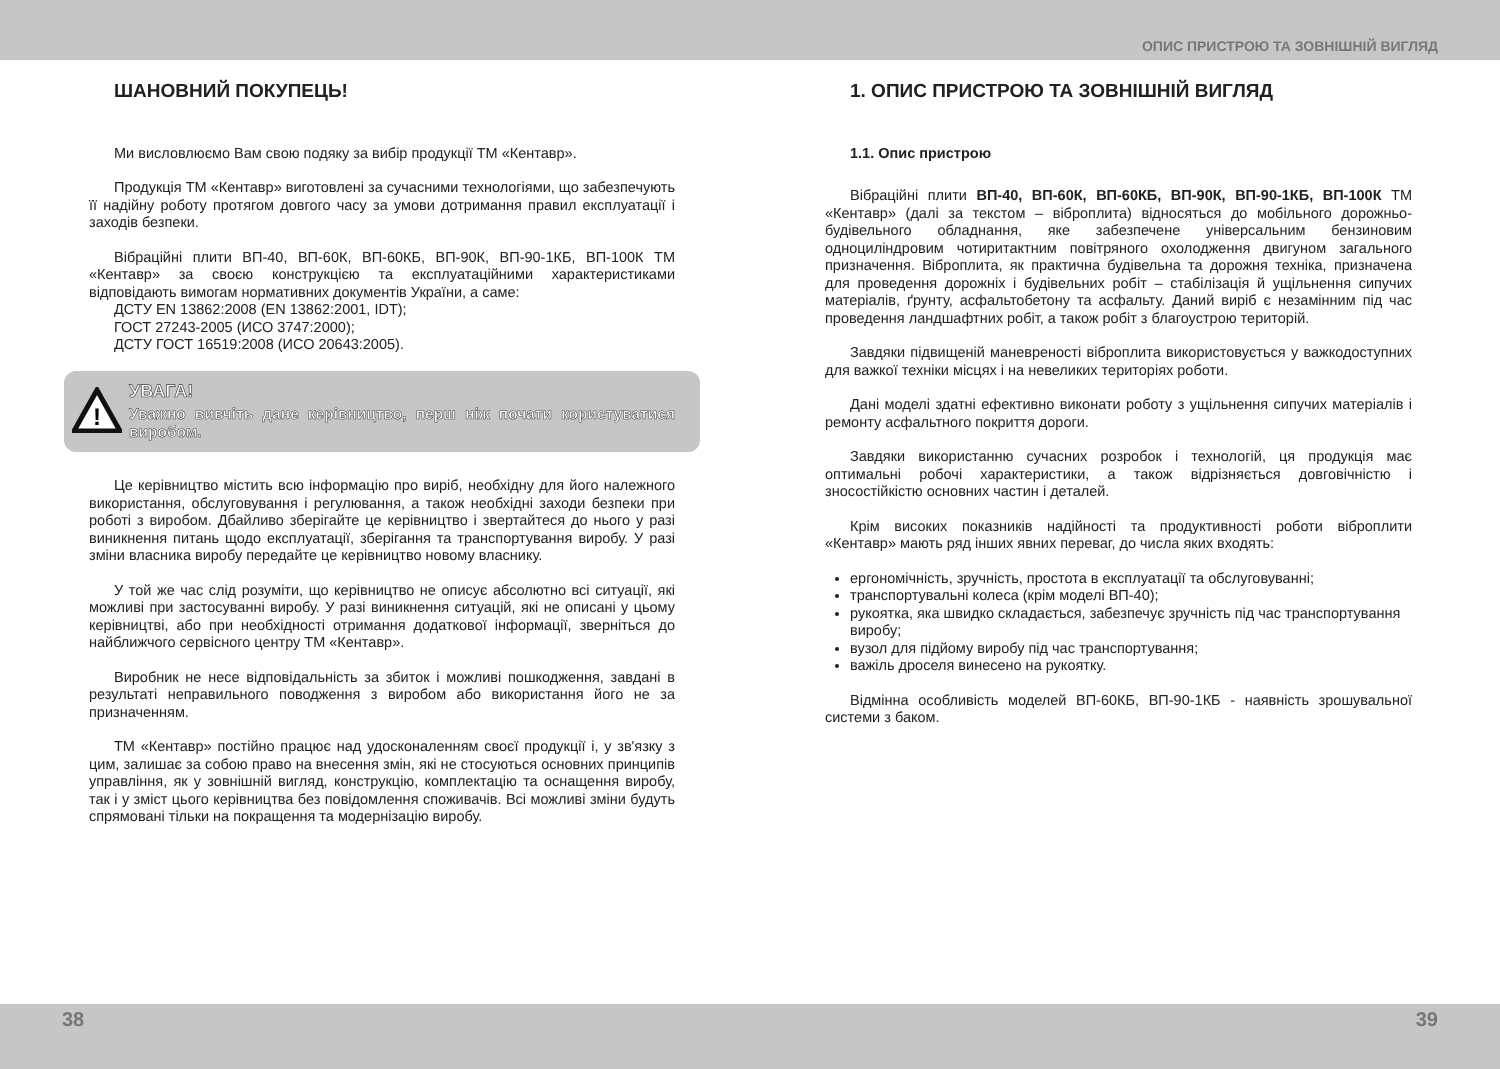ОПИС ПРИСТРОЮ ТА ЗОВНІШНІЙ ВИГЛЯД
ШАНОВНИЙ ПОКУПЕЦЬ!
Ми висловлюємо Вам свою подяку за вибір продукції ТМ «Кентавр».
Продукція ТМ «Кентавр» виготовлені за сучасними технологіями, що забезпечують її надійну роботу протягом довгого часу за умови дотримання правил експлуатації і заходів безпеки.
Вібраційні плити ВП-40, ВП-60К, ВП-60КБ, ВП-90К, ВП-90-1КБ, ВП-100К ТМ «Кентавр» за своєю конструкцією та експлуатаційними характеристиками відповідають вимогам нормативних документів України, а саме:
ДСТУ EN 13862:2008 (EN 13862:2001, IDT);
ГОСТ 27243-2005 (ИСО 3747:2000);
ДСТУ ГОСТ 16519:2008 (ИСО 20643:2005).
!
УВАГА!
Уважно вивчіть дане керівництво, перш ніж почати користуватися виробом.
Це керівництво містить всю інформацію про виріб, необхідну для його належного використання, обслуговування і регулювання, а також необхідні заходи безпеки при роботі з виробом. Дбайливо зберігайте це керівництво і звертайтеся до нього у разі виникнення питань щодо експлуатації, зберігання та транспортування виробу. У разі зміни власника виробу передайте це керівництво новому власнику.
У той же час слід розуміти, що керівництво не описує абсолютно всі ситуації, які можливі при застосуванні виробу. У разі виникнення ситуацій, які не описані у цьому керівництві, або при необхідності отримання додаткової інформації, зверніться до найближчого сервісного центру ТМ «Кентавр».
Виробник не несе відповідальність за збиток і можливі пошкодження, завдані в результаті неправильного поводження з виробом або використання його не за призначенням.
ТМ «Кентавр» постійно працює над удосконаленням своєї продукції і, у зв'язку з цим, залишає за собою право на внесення змін, які не стосуються основних принципів управління, як у зовнішній вигляд, конструкцію, комплектацію та оснащення виробу, так і у зміст цього керівництва без повідомлення споживачів. Всі можливі зміни будуть спрямовані тільки на покращення та модернізацію виробу.
1. ОПИС ПРИСТРОЮ ТА ЗОВНІШНІЙ ВИГЛЯД
1.1. Опис пристрою
Вібраційні плити ВП-40, ВП-60К, ВП-60КБ, ВП-90К, ВП-90-1КБ, ВП-100К ТМ «Кентавр» (далі за текстом – віброплита) відносяться до мобільного дорожньо-будівельного обладнання, яке забезпечене універсальним бензиновим одноциліндровим чотиритактним повітряного охолодження двигуном загального призначення. Віброплита, як практична будівельна та дорожня техніка, призначена для проведення дорожніх і будівельних робіт – стабілізація й ущільнення сипучих матеріалів, ґрунту, асфальтобетону та асфальту. Даний виріб є незамінним під час проведення ландшафтних робіт, а також робіт з благоустрою територій.
Завдяки підвищеній маневреності віброплита використовується у важкодоступних для важкої техніки місцях і на невеликих територіях роботи.
Дані моделі здатні ефективно виконати роботу з ущільнення сипучих матеріалів і ремонту асфальтного покриття дороги.
Завдяки використанню сучасних розробок і технологій, ця продукція має оптимальні робочі характеристики, а також відрізняється довговічністю і зносостійкістю основних частин і деталей.
Крім високих показників надійності та продуктивності роботи віброплити «Кентавр» мають ряд інших явних переваг, до числа яких входять:
ергономічність, зручність, простота в експлуатації та обслуговуванні;
транспортувальні колеса (крім моделі ВП-40);
рукоятка, яка швидко складається, забезпечує зручність під час транспортування виробу;
вузол для підйому виробу під час транспортування;
важіль дроселя винесено на рукоятку.
Відмінна особливість моделей ВП-60КБ, ВП-90-1КБ - наявність зрошувальної системи з баком.
38 39